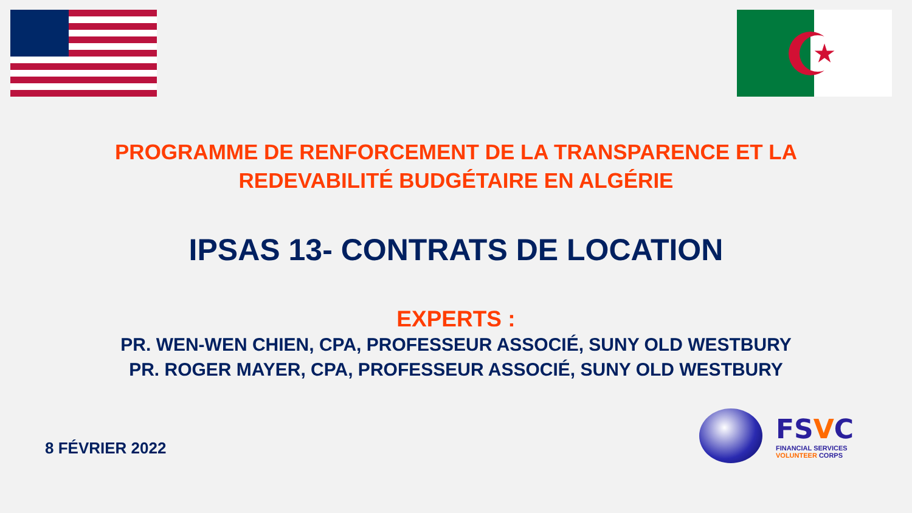★
PROGRAMME DE RENFORCEMENT DE LA TRANSPARENCE ET LA
REDEVABILITÉ BUDGÉTAIRE EN ALGÉRIE
IPSAS 13- CONTRATS DE LOCATION
EXPERTS :
PR. WEN-WEN CHIEN, CPA, PROFESSEUR ASSOCIÉ, SUNY OLD WESTBURY
PR. ROGER MAYER, CPA, PROFESSEUR ASSOCIÉ, SUNY OLD WESTBURY
8 FÉVRIER 2022
FSVC
FINANCIAL SERVICES
VOLUNTEER CORPS